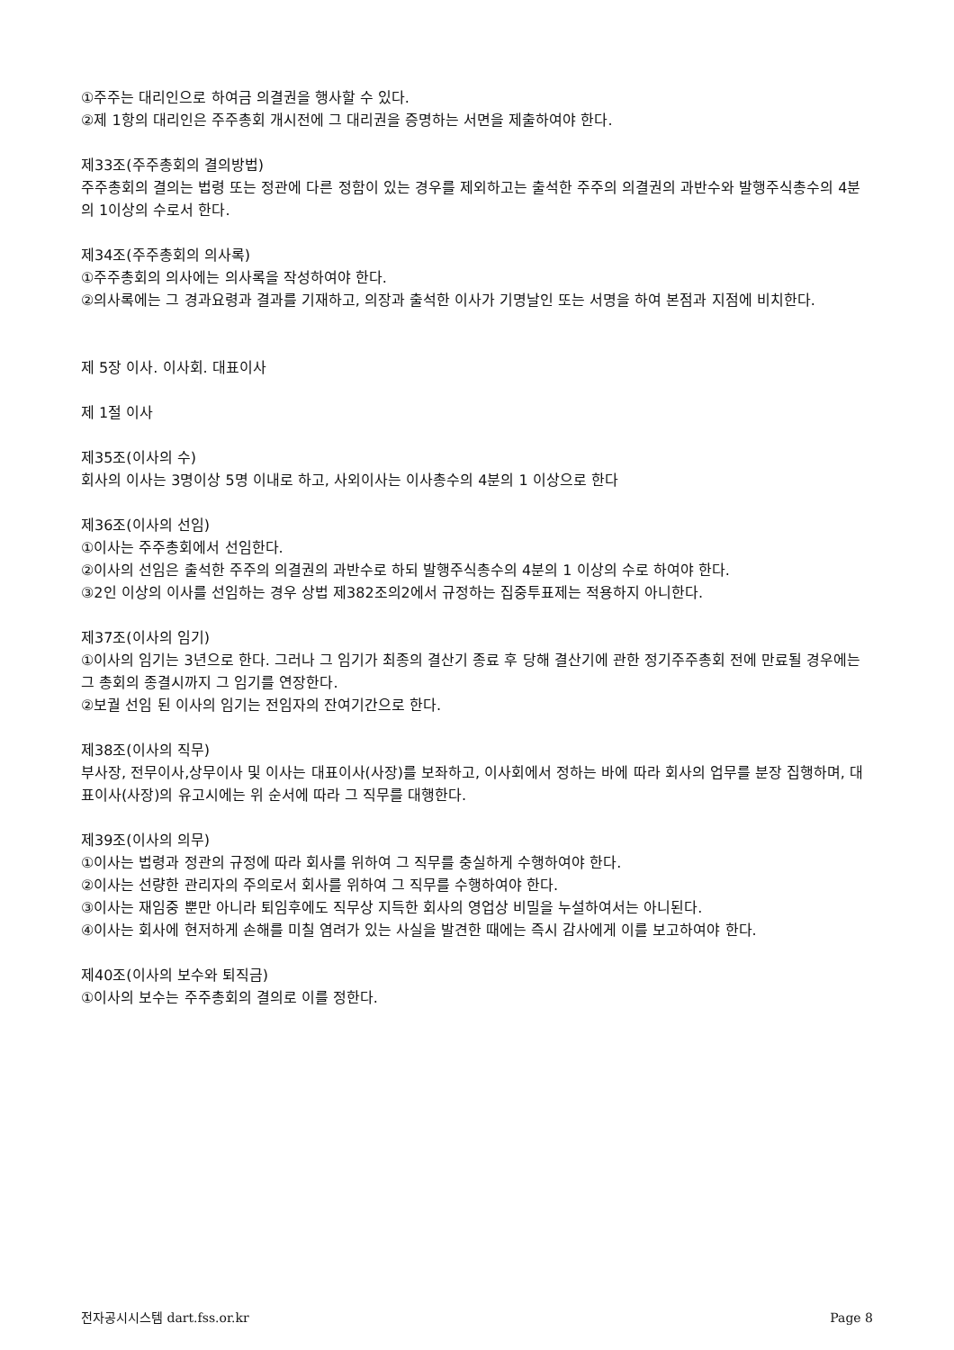①주주는 대리인으로 하여금 의결권을 행사할 수 있다.
②제 1항의 대리인은 주주총회 개시전에 그 대리권을 증명하는 서면을 제출하여야 한다.
제33조(주주총회의 결의방법)
주주총회의 결의는 법령 또는 정관에 다른 정함이 있는 경우를 제외하고는 출석한 주주의 의결권의 과반수와 발행주식총수의 4분의 1이상의 수로서 한다.
제34조(주주총회의 의사록)
①주주총회의 의사에는 의사록을 작성하여야 한다.
②의사록에는 그 경과요령과 결과를 기재하고, 의장과 출석한 이사가 기명날인 또는 서명을 하여 본점과 지점에 비치한다.
제 5장 이사. 이사회. 대표이사
제 1절 이사
제35조(이사의 수)
회사의 이사는 3명이상 5명 이내로 하고, 사외이사는 이사총수의 4분의 1 이상으로 한다
제36조(이사의 선임)
①이사는 주주총회에서 선임한다.
②이사의 선임은 출석한 주주의 의결권의 과반수로 하되 발행주식총수의 4분의 1 이상의 수로 하여야 한다.
③2인 이상의 이사를 선임하는 경우 상법 제382조의2에서 규정하는 집중투표제는 적용하지 아니한다.
제37조(이사의 임기)
①이사의 임기는 3년으로 한다. 그러나 그 임기가 최종의 결산기 종료 후 당해 결산기에 관한 정기주주총회 전에 만료될 경우에는 그 총회의 종결시까지 그 임기를 연장한다.
②보궐 선임 된 이사의 임기는 전임자의 잔여기간으로 한다.
제38조(이사의 직무)
부사장, 전무이사,상무이사 및 이사는 대표이사(사장)를 보좌하고, 이사회에서 정하는 바에 따라 회사의 업무를 분장 집행하며, 대표이사(사장)의 유고시에는 위 순서에 따라 그 직무를 대행한다.
제39조(이사의 의무)
①이사는 법령과 정관의 규정에 따라 회사를 위하여 그 직무를 충실하게 수행하여야 한다.
②이사는 선량한 관리자의 주의로서 회사를 위하여 그 직무를 수행하여야 한다.
③이사는 재임중 뿐만 아니라 퇴임후에도 직무상 지득한 회사의 영업상 비밀을 누설하여서는 아니된다.
④이사는 회사에 현저하게 손해를 미칠 염려가 있는 사실을 발견한 때에는 즉시 감사에게 이를 보고하여야 한다.
제40조(이사의 보수와 퇴직금)
①이사의 보수는 주주총회의 결의로 이를 정한다.
전자공시시스템 dart.fss.or.kr Page 8